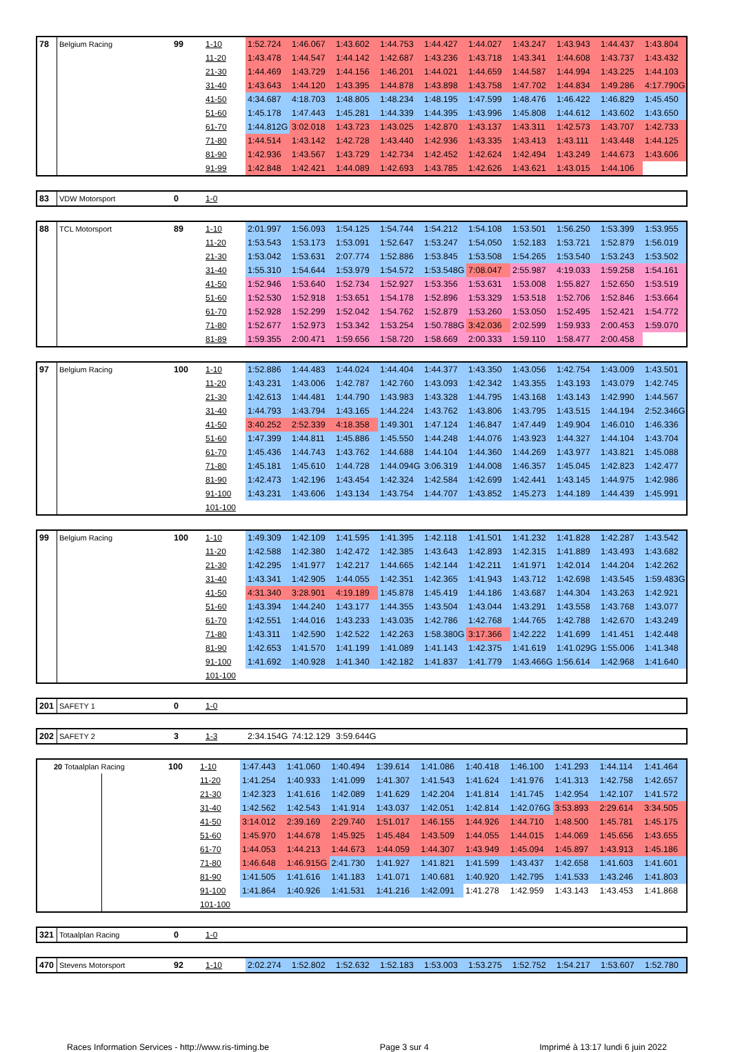| 78 | Belgium Racing | 99 | 1-10 | 1:52.724 | 1:46.067 | 1:43.602 | 1:44.753 | 1:44.427 | 1:44.027 | 1:43.247 | 1:43.943 | 1:44.437 | 1:43.804 |
| | | | 11-20 | 1:43.478 | 1:44.547 | 1:44.142 | 1:42.687 | 1:43.236 | 1:43.718 | 1:43.341 | 1:44.608 | 1:43.737 | 1:43.432 |
| | | | 21-30 | 1:44.469 | 1:43.729 | 1:44.156 | 1:46.201 | 1:44.021 | 1:44.659 | 1:44.587 | 1:44.994 | 1:43.225 | 1:44.103 |
| | | | 31-40 | 1:43.643 | 1:44.120 | 1:43.395 | 1:44.878 | 1:43.898 | 1:43.758 | 1:47.702 | 1:44.834 | 1:49.286 | 4:17.790G |
| | | | 41-50 | 4:34.687 | 4:18.703 | 1:48.805 | 1:48.234 | 1:48.195 | 1:47.599 | 1:48.476 | 1:46.422 | 1:46.829 | 1:45.450 |
| | | | 51-60 | 1:45.178 | 1:47.443 | 1:45.281 | 1:44.339 | 1:44.395 | 1:43.996 | 1:45.808 | 1:44.612 | 1:43.602 | 1:43.650 |
| | | | 61-70 | 1:44.812G | 3:02.018 | 1:43.723 | 1:43.025 | 1:42.870 | 1:43.137 | 1:43.311 | 1:42.573 | 1:43.707 | 1:42.733 |
| | | | 71-80 | 1:44.514 | 1:43.142 | 1:42.728 | 1:43.440 | 1:42.936 | 1:43.335 | 1:43.413 | 1:43.111 | 1:43.448 | 1:44.125 |
| | | | 81-90 | 1:42.936 | 1:43.567 | 1:43.729 | 1:42.734 | 1:42.452 | 1:42.624 | 1:42.494 | 1:43.249 | 1:44.673 | 1:43.606 |
| | | | 91-99 | 1:42.848 | 1:42.421 | 1:44.089 | 1:42.693 | 1:43.785 | 1:42.626 | 1:43.621 | 1:43.015 | 1:44.106 | |
| 83 | VDW Motorsport | 0 | 1-0 | | | | | | | | | | |
| 88 | TCL Motorsport | 89 | 1-10 | 2:01.997 | 1:56.093 | 1:54.125 | 1:54.744 | 1:54.212 | 1:54.108 | 1:53.501 | 1:56.250 | 1:53.399 | 1:53.955 |
| | | | 11-20 | 1:53.543 | 1:53.173 | 1:53.091 | 1:52.647 | 1:53.247 | 1:54.050 | 1:52.183 | 1:53.721 | 1:52.879 | 1:56.019 |
| | | | 21-30 | 1:53.042 | 1:53.631 | 2:07.774 | 1:52.886 | 1:53.845 | 1:53.508 | 1:54.265 | 1:53.540 | 1:53.243 | 1:53.502 |
| | | | 31-40 | 1:55.310 | 1:54.644 | 1:53.979 | 1:54.572 | 1:53.548G | 7:08.047 | 2:55.987 | 4:19.033 | 1:59.258 | 1:54.161 |
| | | | 41-50 | 1:52.946 | 1:53.640 | 1:52.734 | 1:52.927 | 1:53.356 | 1:53.631 | 1:53.008 | 1:55.827 | 1:52.650 | 1:53.519 |
| | | | 51-60 | 1:52.530 | 1:52.918 | 1:53.651 | 1:54.178 | 1:52.896 | 1:53.329 | 1:53.518 | 1:52.706 | 1:52.846 | 1:53.664 |
| | | | 61-70 | 1:52.928 | 1:52.299 | 1:52.042 | 1:54.762 | 1:52.879 | 1:53.260 | 1:53.050 | 1:52.495 | 1:52.421 | 1:54.772 |
| | | | 71-80 | 1:52.677 | 1:52.973 | 1:53.342 | 1:53.254 | 1:50.788G | 3:42.036 | 2:02.599 | 1:59.933 | 2:00.453 | 1:59.070 |
| | | | 81-89 | 1:59.355 | 2:00.471 | 1:59.656 | 1:58.720 | 1:58.669 | 2:00.333 | 1:59.110 | 1:58.477 | 2:00.458 | |
| 97 | Belgium Racing | 100 | 1-10 | 1:52.886 | 1:44.483 | 1:44.024 | 1:44.404 | 1:44.377 | 1:43.350 | 1:43.056 | 1:42.754 | 1:43.009 | 1:43.501 |
| | | | 11-20 | 1:43.231 | 1:43.006 | 1:42.787 | 1:42.760 | 1:43.093 | 1:42.342 | 1:43.355 | 1:43.193 | 1:43.079 | 1:42.745 |
| | | | 21-30 | 1:42.613 | 1:44.481 | 1:44.790 | 1:43.983 | 1:43.328 | 1:44.795 | 1:43.168 | 1:43.143 | 1:42.990 | 1:44.567 |
| | | | 31-40 | 1:44.793 | 1:43.794 | 1:43.165 | 1:44.224 | 1:43.762 | 1:43.806 | 1:43.795 | 1:43.515 | 1:44.194 | 2:52.346G |
| | | | 41-50 | 3:40.252 | 2:52.339 | 4:18.358 | 1:49.301 | 1:47.124 | 1:46.847 | 1:47.449 | 1:49.904 | 1:46.010 | 1:46.336 |
| | | | 51-60 | 1:47.399 | 1:44.811 | 1:45.886 | 1:45.550 | 1:44.248 | 1:44.076 | 1:43.923 | 1:44.327 | 1:44.104 | 1:43.704 |
| | | | 61-70 | 1:45.436 | 1:44.743 | 1:43.762 | 1:44.688 | 1:44.104 | 1:44.360 | 1:44.269 | 1:43.977 | 1:43.821 | 1:45.088 |
| | | | 71-80 | 1:45.181 | 1:45.610 | 1:44.728 | 1:44.094G | 3:06.319 | 1:44.008 | 1:46.357 | 1:45.045 | 1:42.823 | 1:42.477 |
| | | | 81-90 | 1:42.473 | 1:42.196 | 1:43.454 | 1:42.324 | 1:42.584 | 1:42.699 | 1:42.441 | 1:43.145 | 1:44.975 | 1:42.986 |
| | | | 91-100 | 1:43.231 | 1:43.606 | 1:43.134 | 1:43.754 | 1:44.707 | 1:43.852 | 1:45.273 | 1:44.189 | 1:44.439 | 1:45.991 |
| | | | 101-100 | | | | | | | | | | |
| 99 | Belgium Racing | 100 | 1-10 | 1:49.309 | 1:42.109 | 1:41.595 | 1:41.395 | 1:42.118 | 1:41.501 | 1:41.232 | 1:41.828 | 1:42.287 | 1:43.542 |
| | | | 11-20 | 1:42.588 | 1:42.380 | 1:42.472 | 1:42.385 | 1:43.643 | 1:42.893 | 1:42.315 | 1:41.889 | 1:43.493 | 1:43.682 |
| | | | 21-30 | 1:42.295 | 1:41.977 | 1:42.217 | 1:44.665 | 1:42.144 | 1:42.211 | 1:41.971 | 1:42.014 | 1:44.204 | 1:42.262 |
| | | | 31-40 | 1:43.341 | 1:42.905 | 1:44.055 | 1:42.351 | 1:42.365 | 1:41.943 | 1:43.712 | 1:42.698 | 1:43.545 | 1:59.483G |
| | | | 41-50 | 4:31.340 | 3:28.901 | 4:19.189 | 1:45.878 | 1:45.419 | 1:44.186 | 1:43.687 | 1:44.304 | 1:43.263 | 1:42.921 |
| | | | 51-60 | 1:43.394 | 1:44.240 | 1:43.177 | 1:44.355 | 1:43.504 | 1:43.044 | 1:43.291 | 1:43.558 | 1:43.768 | 1:43.077 |
| | | | 61-70 | 1:42.551 | 1:44.016 | 1:43.233 | 1:43.035 | 1:42.786 | 1:42.768 | 1:44.765 | 1:42.788 | 1:42.670 | 1:43.249 |
| | | | 71-80 | 1:43.311 | 1:42.590 | 1:42.522 | 1:42.263 | 1:58.380G | 3:17.366 | 1:42.222 | 1:41.699 | 1:41.451 | 1:42.448 |
| | | | 81-90 | 1:42.653 | 1:41.570 | 1:41.199 | 1:41.089 | 1:41.143 | 1:42.375 | 1:41.619 | 1:41.029G | 1:55.006 | 1:41.348 |
| | | | 91-100 | 1:41.692 | 1:40.928 | 1:41.340 | 1:42.182 | 1:41.837 | 1:41.779 | 1:43.466G | 1:56.614 | 1:42.968 | 1:41.640 |
| | | | 101-100 | | | | | | | | | | |
| 201 | SAFETY 1 | 0 | 1-0 | | | | | | | | | | |
| 202 | SAFETY 2 | 3 | 1-3 | 2:34.154G | 74:12.129 | 3:59.644G | | | | | | | |
| 20 Totaalplan Racing | | 100 | 1-10 | 1:47.443 | 1:41.060 | 1:40.494 | 1:39.614 | 1:41.086 | 1:40.418 | 1:46.100 | 1:41.293 | 1:44.114 | 1:41.464 |
| | | | 11-20 | 1:41.254 | 1:40.933 | 1:41.099 | 1:41.307 | 1:41.543 | 1:41.624 | 1:41.976 | 1:41.313 | 1:42.758 | 1:42.657 |
| | | | 21-30 | 1:42.323 | 1:41.616 | 1:42.089 | 1:41.629 | 1:42.204 | 1:41.814 | 1:41.745 | 1:42.954 | 1:42.107 | 1:41.572 |
| | | | 31-40 | 1:42.562 | 1:42.543 | 1:41.914 | 1:43.037 | 1:42.051 | 1:42.814 | 1:42.076G | 3:53.893 | 2:29.614 | 3:34.505 |
| | | | 41-50 | 3:14.012 | 2:39.169 | 2:29.740 | 1:51.017 | 1:46.155 | 1:44.926 | 1:44.710 | 1:48.500 | 1:45.781 | 1:45.175 |
| | | | 51-60 | 1:45.970 | 1:44.678 | 1:45.925 | 1:45.484 | 1:43.509 | 1:44.055 | 1:44.015 | 1:44.069 | 1:45.656 | 1:43.655 |
| | | | 61-70 | 1:44.053 | 1:44.213 | 1:44.673 | 1:44.059 | 1:44.307 | 1:43.949 | 1:45.094 | 1:45.897 | 1:43.913 | 1:45.186 |
| | | | 71-80 | 1:46.648 | 1:46.915G | 2:41.730 | 1:41.927 | 1:41.821 | 1:41.599 | 1:43.437 | 1:42.658 | 1:41.603 | 1:41.601 |
| | | | 81-90 | 1:41.505 | 1:41.616 | 1:41.183 | 1:41.071 | 1:40.681 | 1:40.920 | 1:42.795 | 1:41.533 | 1:43.246 | 1:41.803 |
| | | | 91-100 | 1:41.864 | 1:40.926 | 1:41.531 | 1:41.216 | 1:42.091 | 1:41.278 | 1:42.959 | 1:43.143 | 1:43.453 | 1:41.868 |
| | | | 101-100 | | | | | | | | | | |
| 321 | Totaalplan Racing | 0 | 1-0 | | | | | | | | | | |
| 470 | Stevens Motorsport | 92 | 1-10 | 2:02.274 | 1:52.802 | 1:52.632 | 1:52.183 | 1:53.003 | 1:53.275 | 1:52.752 | 1:54.217 | 1:53.607 | 1:52.780 |
Races Information Services - http://www.ris-timing.be Page 3 sur 4 Imprimé à 13:17 lundi 6 juin 2022